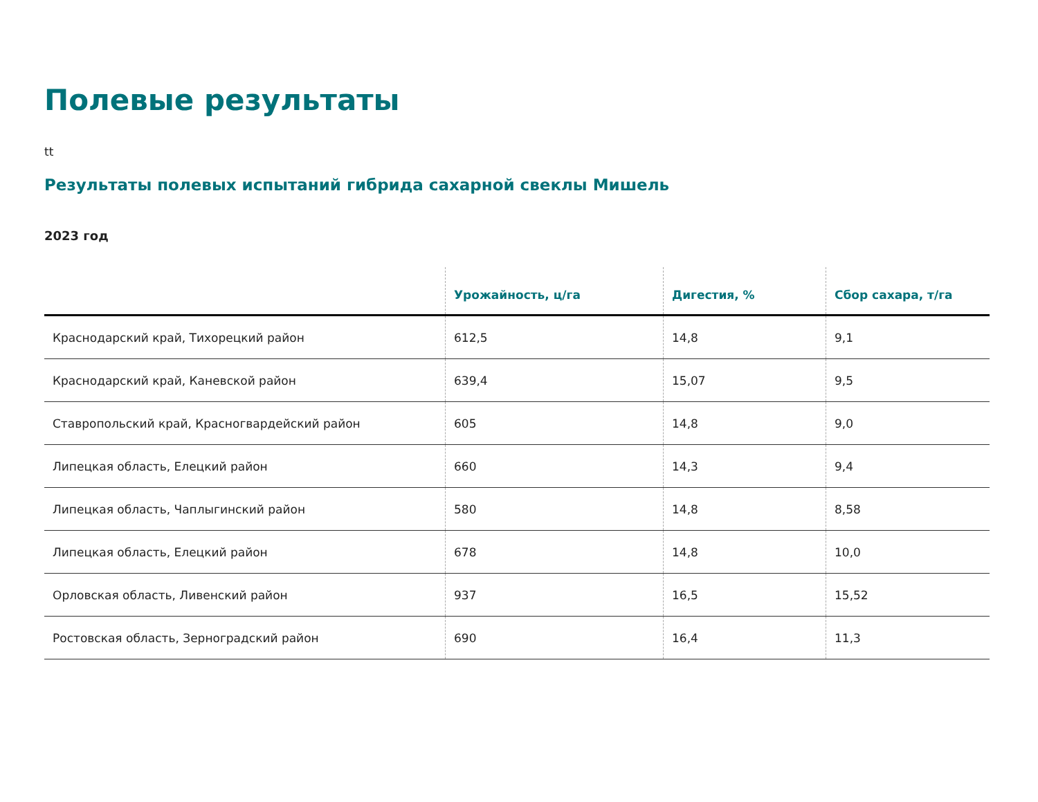Полевые результаты
tt
Результаты полевых испытаний гибрида сахарной свеклы Мишель
2023 год
| | Урожайность, ц/га | Дигестия, % | Сбор сахара, т/га |
| --- | --- | --- | --- |
| Краснодарский край, Тихорецкий район | 612,5 | 14,8 | 9,1 |
| Краснодарский край, Каневской район | 639,4 | 15,07 | 9,5 |
| Ставропольский край, Красногвардейский район | 605 | 14,8 | 9,0 |
| Липецкая область, Елецкий район | 660 | 14,3 | 9,4 |
| Липецкая область, Чаплыгинский район | 580 | 14,8 | 8,58 |
| Липецкая область, Елецкий район | 678 | 14,8 | 10,0 |
| Орловская область, Ливенский район | 937 | 16,5 | 15,52 |
| Ростовская область, Зерноградский район | 690 | 16,4 | 11,3 |